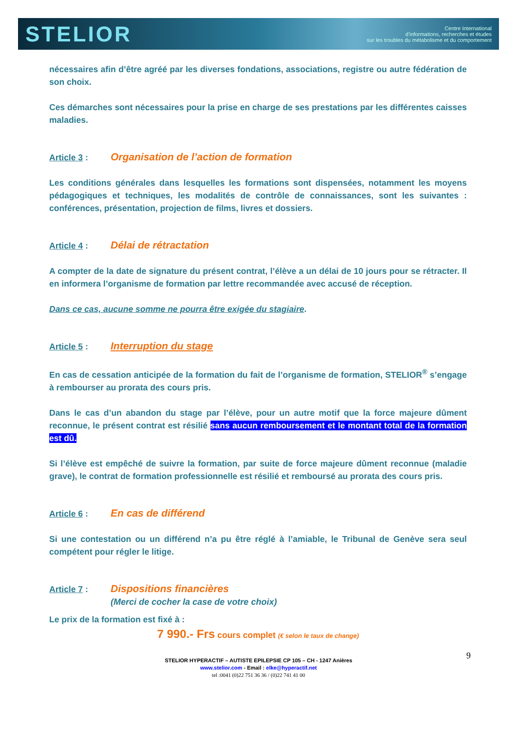STELIOR
Centre International
d'informations, recherches et études
sur les troubles du métabolisme et du comportement
nécessaires afin d’être agréé par les diverses fondations, associations, registre ou autre fédération de son choix.
Ces démarches sont nécessaires pour la prise en charge de ses prestations par les différentes caisses maladies.
Article 3 : Organisation de l’action de formation
Les conditions générales dans lesquelles les formations sont dispensées, notamment les moyens pédagogiques et techniques, les modalités de contrôle de connaissances, sont les suivantes : conférences, présentation, projection de films, livres et dossiers.
Article 4 : Délai de rétractation
A compter de la date de signature du présent contrat, l’élève a un délai de 10 jours pour se rétracter. Il en informera l’organisme de formation par lettre recommandée avec accusé de réception.
Dans ce cas, aucune somme ne pourra être exigée du stagiaire.
Article 5 : Interruption du stage
En cas de cessation anticipée de la formation du fait de l’organisme de formation, STELIOR<sup>®</sup> s’engage à rembourser au prorata des cours pris.
Dans le cas d’un abandon du stage par l’élève, pour un autre motif que la force majeure dûment reconnue, le présent contrat est résilié sans aucun remboursement et le montant total de la formation est dû.
Si l’élève est empêché de suivre la formation, par suite de force majeure dûment reconnue (maladie grave), le contrat de formation professionnelle est résilié et remboursé au prorata des cours pris.
Article 6 : En cas de différend
Si une contestation ou un différend n’a pu être réglé à l’amiable, le Tribunal de Genève sera seul compétent pour régler le litige.
Article 7 : Dispositions financières
(Merci de cocher la case de votre choix)
Le prix de la formation est fixé à :
7 990.- Frs cours complet (€ selon le taux de change)
9 STELIOR HYPERACTIF – AUTISTE EPILEPSIE CP 105 – CH - 1247 Anières
www.stelior.com - Email : elke@hyperactif.net
tel :0041 (0)22 751 36 36 / (0)22 741 41 00